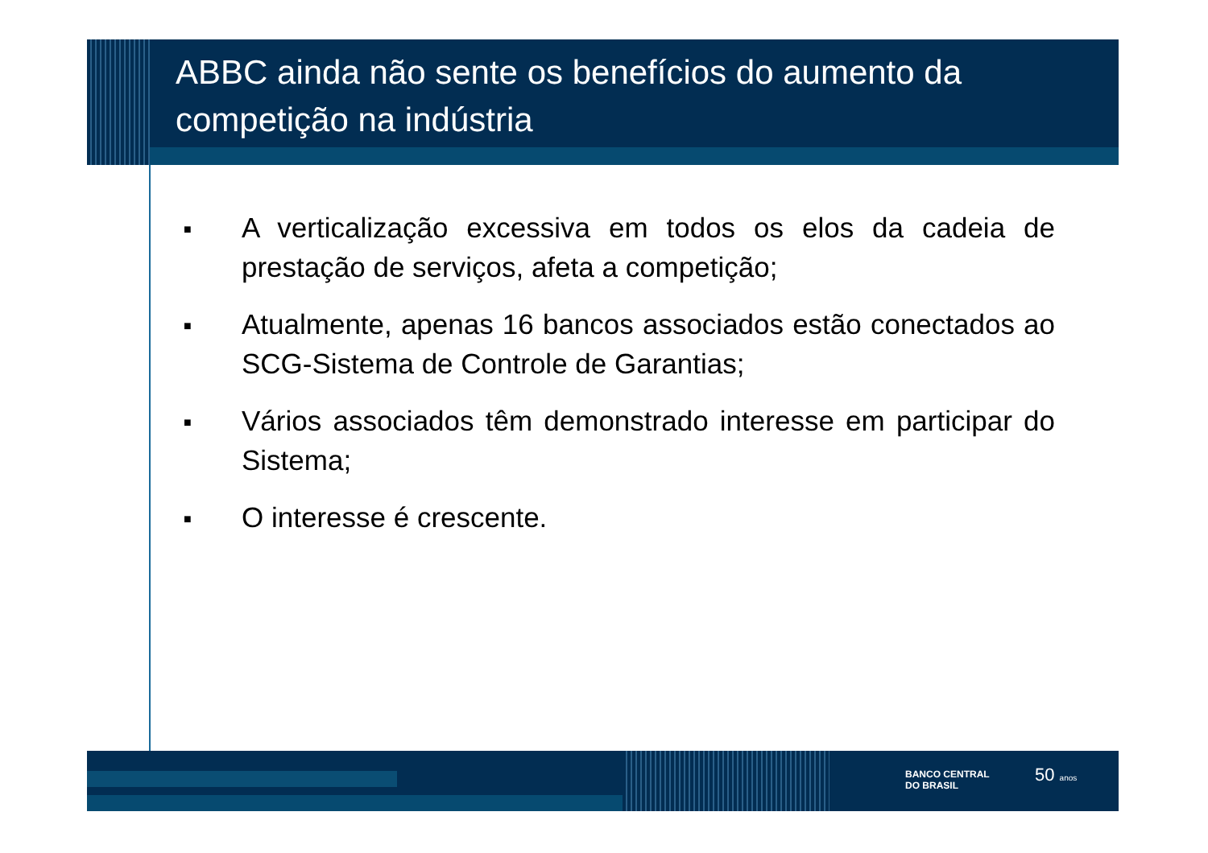ABBC ainda não sente os benefícios do aumento da competição na indústria
■ A verticalização excessiva em todos os elos da cadeia de prestação de serviços, afeta a competição;
■ Atualmente, apenas 16 bancos associados estão conectados ao SCG-Sistema de Controle de Garantias;
■ Vários associados têm demonstrado interesse em participar do Sistema;
■ O interesse é crescente.
BANCO CENTRAL
DO BRASIL
50 anos